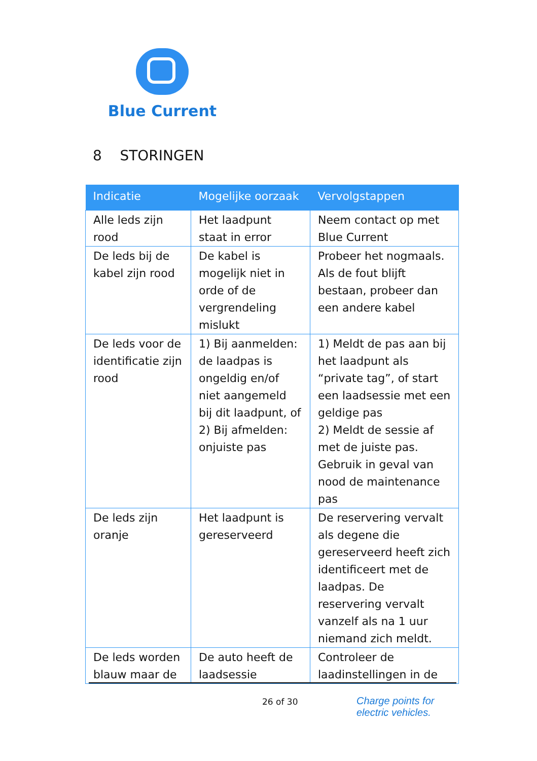Blue Current
8 STORINGEN
| Indicatie | Mogelijke oorzaak | Vervolgstappen |
| --- | --- | --- |
| Alle leds zijn rood | Het laadpunt staat in error | Neem contact op met Blue Current |
| De leds bij de kabel zijn rood | De kabel is mogelijk niet in orde of de vergrendeling mislukt | Probeer het nogmaals. Als de fout blijft bestaan, probeer dan een andere kabel |
| De leds voor de identificatie zijn rood | 1) Bij aanmelden: de laadpas is ongeldig en/of niet aangemeld bij dit laadpunt, of 2) Bij afmelden: onjuiste pas | 1) Meldt de pas aan bij het laadpunt als “private tag”, of start een laadsessie met een geldige pas 2) Meldt de sessie af met de juiste pas. Gebruik in geval van nood de maintenance pas |
| De leds zijn oranje | Het laadpunt is gereserveerd | De reservering vervalt als degene die gereserveerd heeft zich identificeert met de laadpas. De reservering vervalt vanzelf als na 1 uur niemand zich meldt. |
| De leds worden blauw maar de | De auto heeft de laadsessie | Controleer de laadinstellingen in de |
26 of 30
Charge points for
electric vehicles.